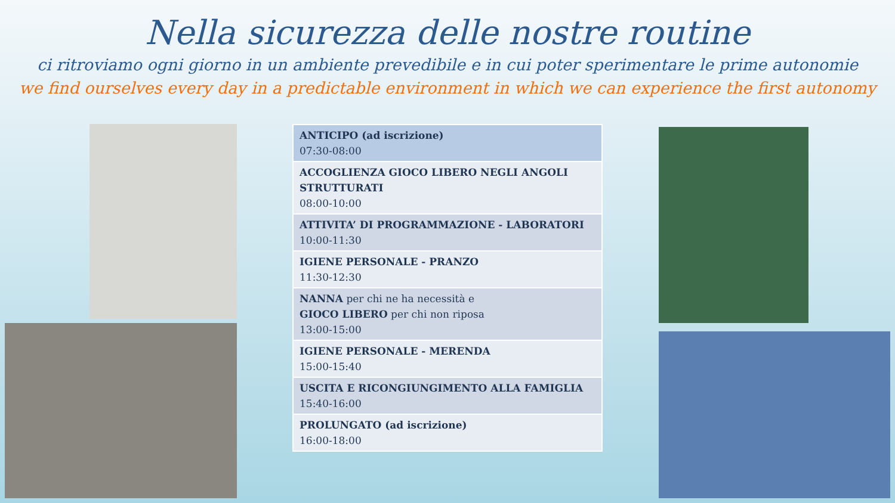Nella sicurezza delle nostre routine
ci ritroviamo ogni giorno in un ambiente prevedibile e in cui poter sperimentare le prime autonomie
we find ourselves every day in a predictable environment in which we can experience the first autonomy
| ANTICIPO (ad iscrizione) 07:30-08:00 |
| ACCOGLIENZA GIOCO LIBERO NEGLI ANGOLI STRUTTURATI 08:00-10:00 |
| ATTIVITA’ DI PROGRAMMAZIONE - LABORATORI 10:00-11:30 |
| IGIENE PERSONALE - PRANZO 11:30-12:30 |
| NANNA per chi ne ha necessità e GIOCO LIBERO per chi non riposa 13:00-15:00 |
| IGIENE PERSONALE - MERENDA 15:00-15:40 |
| USCITA E RICONGIUNGIMENTO ALLA FAMIGLIA 15:40-16:00 |
| PROLUNGATO (ad iscrizione) 16:00-18:00 |